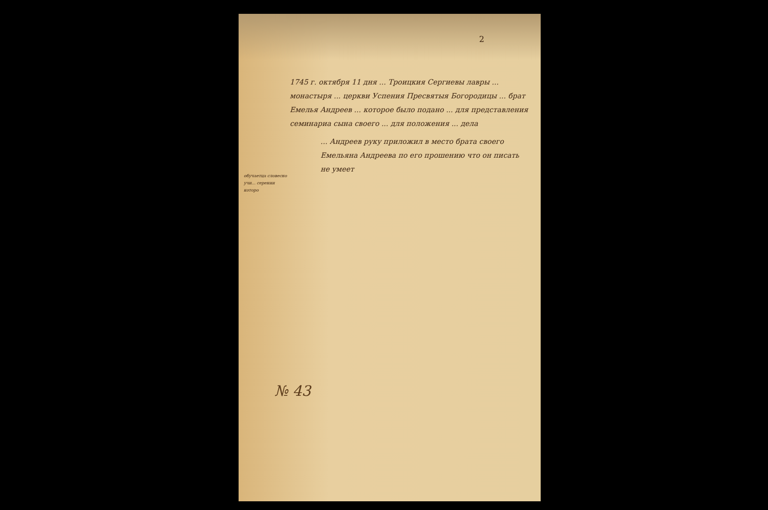2
обучаетца словесно учи... серении которо
1745 г. октября 11 дня ... Троицкия Сергиевы лавры ... монастыря ... церкви Успения Пресвятыя Богородицы ... брат Емелья Андреев ... которое было подано ... для представления семинариа сына своего ... для положения ... дела
... Андреев руку приложил в место брата своего Емельяна Андреева по его прошению что он писать не умеет
№ 43